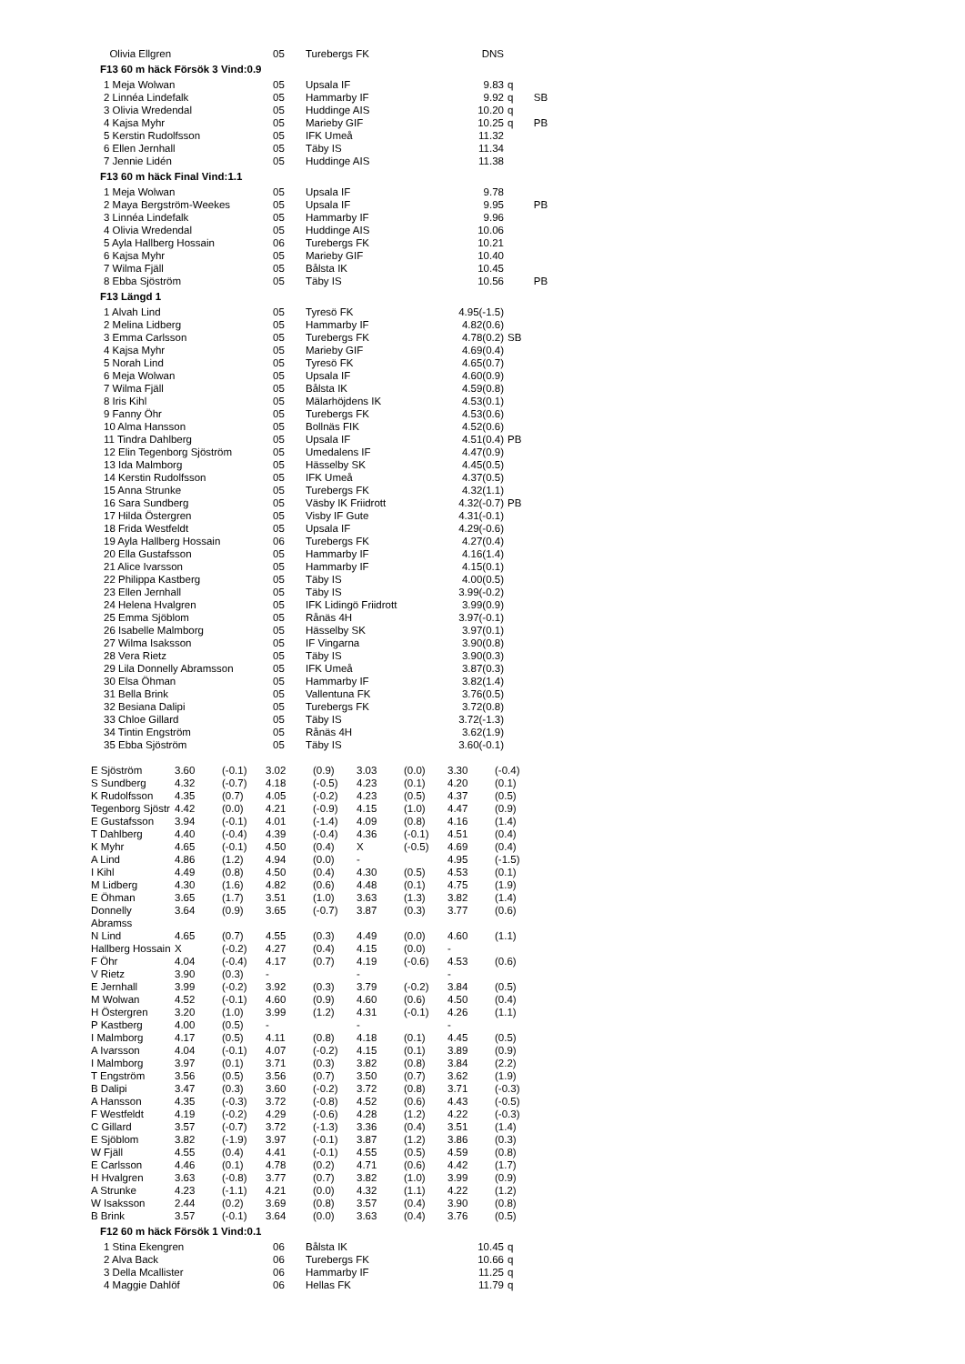| Olivia Ellgren | 05 | Turebergs FK | DNS | |
F13 60 m häck Försök 3 Vind:0.9
| 1 Meja Wolwan | 05 | Upsala IF | 9.83 | q |
| 2 Linnéa Lindefalk | 05 | Hammarby IF | 9.92 | q SB |
| 3 Olivia Wredendal | 05 | Huddinge AIS | 10.20 | q |
| 4 Kajsa Myhr | 05 | Marieby GIF | 10.25 | q PB |
| 5 Kerstin Rudolfsson | 05 | IFK Umeå | 11.32 | |
| 6 Ellen Jernhall | 05 | Täby IS | 11.34 | |
| 7 Jennie Lidén | 05 | Huddinge AIS | 11.38 | |
F13 60 m häck Final Vind:1.1
| 1 Meja Wolwan | 05 | Upsala IF | 9.78 | |
| 2 Maya Bergström-Weekes | 05 | Upsala IF | 9.95 | PB |
| 3 Linnéa Lindefalk | 05 | Hammarby IF | 9.96 | |
| 4 Olivia Wredendal | 05 | Huddinge AIS | 10.06 | |
| 5 Ayla Hallberg Hossain | 06 | Turebergs FK | 10.21 | |
| 6 Kajsa Myhr | 05 | Marieby GIF | 10.40 | |
| 7 Wilma Fjäll | 05 | Bålsta IK | 10.45 | |
| 8 Ebba Sjöström | 05 | Täby IS | 10.56 | PB |
F13 Längd 1
| 1 Alvah Lind | 05 | Tyresö FK | 4.95(-1.5) | |
| 2 Melina Lidberg | 05 | Hammarby IF | 4.82(0.6) | |
| 3 Emma Carlsson | 05 | Turebergs FK | 4.78(0.2) | SB |
| 4 Kajsa Myhr | 05 | Marieby GIF | 4.69(0.4) | |
| 5 Norah Lind | 05 | Tyresö FK | 4.65(0.7) | |
| 6 Meja Wolwan | 05 | Upsala IF | 4.60(0.9) | |
| 7 Wilma Fjäll | 05 | Bålsta IK | 4.59(0.8) | |
| 8 Iris Kihl | 05 | Mälarhöjdens IK | 4.53(0.1) | |
| 9 Fanny Öhr | 05 | Turebergs FK | 4.53(0.6) | |
| 10 Alma Hansson | 05 | Bollnäs FIK | 4.52(0.6) | |
| 11 Tindra Dahlberg | 05 | Upsala IF | 4.51(0.4) | PB |
| 12 Elin Tegenborg Sjöström | 05 | Umedalens IF | 4.47(0.9) | |
| 13 Ida Malmborg | 05 | Hässelby SK | 4.45(0.5) | |
| 14 Kerstin Rudolfsson | 05 | IFK Umeå | 4.37(0.5) | |
| 15 Anna Strunke | 05 | Turebergs FK | 4.32(1.1) | |
| 16 Sara Sundberg | 05 | Väsby IK Friidrott | 4.32(-0.7) | PB |
| 17 Hilda Östergren | 05 | Visby IF Gute | 4.31(-0.1) | |
| 18 Frida Westfeldt | 05 | Upsala IF | 4.29(-0.6) | |
| 19 Ayla Hallberg Hossain | 06 | Turebergs FK | 4.27(0.4) | |
| 20 Ella Gustafsson | 05 | Hammarby IF | 4.16(1.4) | |
| 21 Alice Ivarsson | 05 | Hammarby IF | 4.15(0.1) | |
| 22 Philippa Kastberg | 05 | Täby IS | 4.00(0.5) | |
| 23 Ellen Jernhall | 05 | Täby IS | 3.99(-0.2) | |
| 24 Helena Hvalgren | 05 | IFK Lidingö Friidrott | 3.99(0.9) | |
| 25 Emma Sjöblom | 05 | Rånäs 4H | 3.97(-0.1) | |
| 26 Isabelle Malmborg | 05 | Hässelby SK | 3.97(0.1) | |
| 27 Wilma Isaksson | 05 | IF Vingarna | 3.90(0.8) | |
| 28 Vera Rietz | 05 | Täby IS | 3.90(0.3) | |
| 29 Lila Donnelly Abramsson | 05 | IFK Umeå | 3.87(0.3) | |
| 30 Elsa Öhman | 05 | Hammarby IF | 3.82(1.4) | |
| 31 Bella Brink | 05 | Vallentuna FK | 3.76(0.5) | |
| 32 Besiana Dalipi | 05 | Turebergs FK | 3.72(0.8) | |
| 33 Chloe Gillard | 05 | Täby IS | 3.72(-1.3) | |
| 34 Tintin Engström | 05 | Rånäs 4H | 3.62(1.9) | |
| 35 Ebba Sjöström | 05 | Täby IS | 3.60(-0.1) | |
| E Sjöström | 3.60 | (-0.1) | 3.02 | (0.9) | 3.03 | (0.0) | 3.30 | (-0.4) |
| S Sundberg | 4.32 | (-0.7) | 4.18 | (-0.5) | 4.23 | (0.1) | 4.20 | (0.1) |
| K Rudolfsson | 4.35 | (0.7) | 4.05 | (-0.2) | 4.23 | (0.5) | 4.37 | (0.5) |
| Tegenborg Sjöstr | 4.42 | (0.0) | 4.21 | (-0.9) | 4.15 | (1.0) | 4.47 | (0.9) |
| E Gustafsson | 3.94 | (-0.1) | 4.01 | (-1.4) | 4.09 | (0.8) | 4.16 | (1.4) |
| T Dahlberg | 4.40 | (-0.4) | 4.39 | (-0.4) | 4.36 | (-0.1) | 4.51 | (0.4) |
| K Myhr | 4.65 | (-0.1) | 4.50 | (0.4) | X | (-0.5) | 4.69 | (0.4) |
| A Lind | 4.86 | (1.2) | 4.94 | (0.0) | - | | 4.95 | (-1.5) |
| I Kihl | 4.49 | (0.8) | 4.50 | (0.4) | 4.30 | (0.5) | 4.53 | (0.1) |
| M Lidberg | 4.30 | (1.6) | 4.82 | (0.6) | 4.48 | (0.1) | 4.75 | (1.9) |
| E Öhman | 3.65 | (1.7) | 3.51 | (1.0) | 3.63 | (1.3) | 3.82 | (1.4) |
| Donnelly Abramss | 3.64 | (0.9) | 3.65 | (-0.7) | 3.87 | (0.3) | 3.77 | (0.6) |
| N Lind | 4.65 | (0.7) | 4.55 | (0.3) | 4.49 | (0.0) | 4.60 | (1.1) |
| Hallberg Hossain | X | (-0.2) | 4.27 | (0.4) | 4.15 | (0.0) | - | |
| F Öhr | 4.04 | (-0.4) | 4.17 | (0.7) | 4.19 | (-0.6) | 4.53 | (0.6) |
| V Rietz | 3.90 | (0.3) | - | | - | | - | |
| E Jernhall | 3.99 | (-0.2) | 3.92 | (0.3) | 3.79 | (-0.2) | 3.84 | (0.5) |
| M Wolwan | 4.52 | (-0.1) | 4.60 | (0.9) | 4.60 | (0.6) | 4.50 | (0.4) |
| H Östergren | 3.20 | (1.0) | 3.99 | (1.2) | 4.31 | (-0.1) | 4.26 | (1.1) |
| P Kastberg | 4.00 | (0.5) | - | | - | | - | |
| I Malmborg | 4.17 | (0.5) | 4.11 | (0.8) | 4.18 | (0.1) | 4.45 | (0.5) |
| A Ivarsson | 4.04 | (-0.1) | 4.07 | (-0.2) | 4.15 | (0.1) | 3.89 | (0.9) |
| I Malmborg | 3.97 | (0.1) | 3.71 | (0.3) | 3.82 | (0.8) | 3.84 | (2.2) |
| T Engström | 3.56 | (0.5) | 3.56 | (0.7) | 3.50 | (0.7) | 3.62 | (1.9) |
| B Dalipi | 3.47 | (0.3) | 3.60 | (-0.2) | 3.72 | (0.8) | 3.71 | (-0.3) |
| A Hansson | 4.35 | (-0.3) | 3.72 | (-0.8) | 4.52 | (0.6) | 4.43 | (-0.5) |
| F Westfeldt | 4.19 | (-0.2) | 4.29 | (-0.6) | 4.28 | (1.2) | 4.22 | (-0.3) |
| C Gillard | 3.57 | (-0.7) | 3.72 | (-1.3) | 3.36 | (0.4) | 3.51 | (1.4) |
| E Sjöblom | 3.82 | (-1.9) | 3.97 | (-0.1) | 3.87 | (1.2) | 3.86 | (0.3) |
| W Fjäll | 4.55 | (0.4) | 4.41 | (-0.1) | 4.55 | (0.5) | 4.59 | (0.8) |
| E Carlsson | 4.46 | (0.1) | 4.78 | (0.2) | 4.71 | (0.6) | 4.42 | (1.7) |
| H Hvalgren | 3.63 | (-0.8) | 3.77 | (0.7) | 3.82 | (1.0) | 3.99 | (0.9) |
| A Strunke | 4.23 | (-1.1) | 4.21 | (0.0) | 4.32 | (1.1) | 4.22 | (1.2) |
| W Isaksson | 2.44 | (0.2) | 3.69 | (0.8) | 3.57 | (0.4) | 3.90 | (0.8) |
| B Brink | 3.57 | (-0.1) | 3.64 | (0.0) | 3.63 | (0.4) | 3.76 | (0.5) |
F12 60 m häck Försök 1 Vind:0.1
| 1 Stina Ekengren | 06 | Bålsta IK | 10.45 | q |
| 2 Alva Back | 06 | Turebergs FK | 10.66 | q |
| 3 Della Mcallister | 06 | Hammarby IF | 11.25 | q |
| 4 Maggie Dahlöf | 06 | Hellas FK | 11.79 | q |